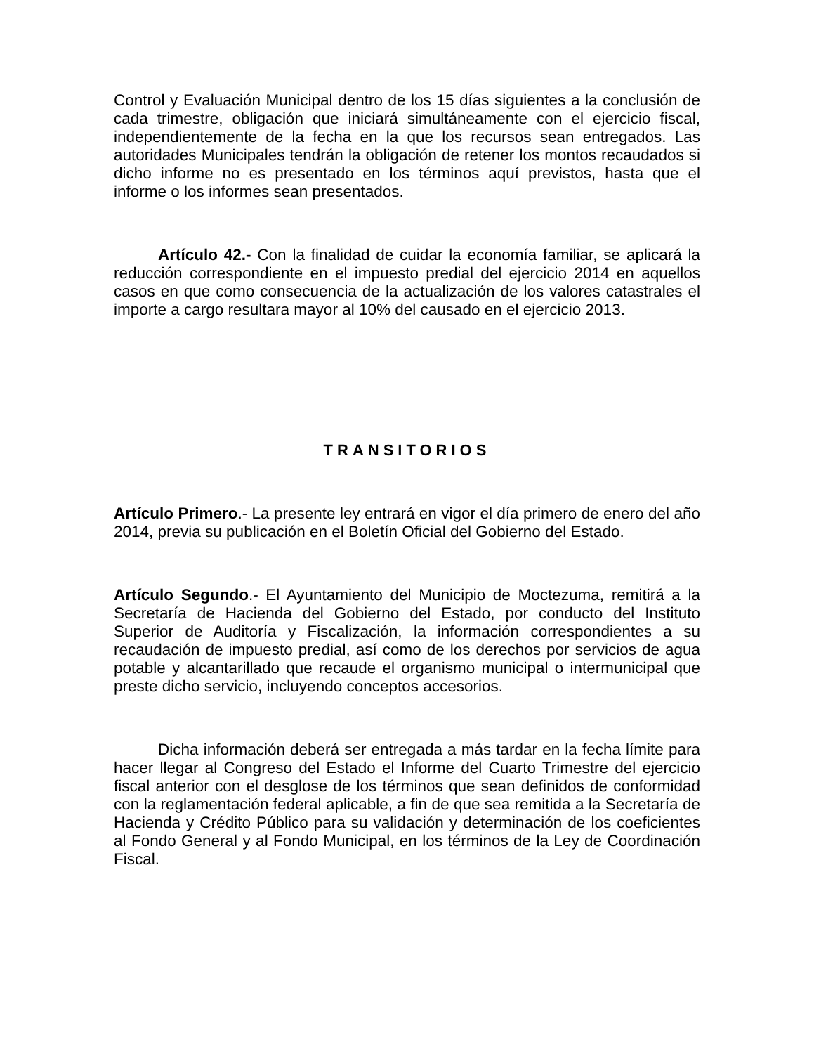Control y Evaluación Municipal dentro de los 15 días siguientes a la conclusión de cada trimestre, obligación que iniciará simultáneamente con el ejercicio fiscal, independientemente de la fecha en la que los recursos sean entregados. Las autoridades Municipales tendrán la obligación de retener los montos recaudados si dicho informe no es presentado en los términos aquí previstos, hasta que el informe o los informes sean presentados.
Artículo 42.- Con la finalidad de cuidar la economía familiar, se aplicará la reducción correspondiente en el impuesto predial del ejercicio 2014 en aquellos casos en que como consecuencia de la actualización de los valores catastrales el importe a cargo resultara mayor al 10% del causado en el ejercicio 2013.
TRANSITORIOS
Artículo Primero.- La presente ley entrará en vigor el día primero de enero del año 2014, previa su publicación en el Boletín Oficial del Gobierno del Estado.
Artículo Segundo.- El Ayuntamiento del Municipio de Moctezuma, remitirá a la Secretaría de Hacienda del Gobierno del Estado, por conducto del Instituto Superior de Auditoría y Fiscalización, la información correspondientes a su recaudación de impuesto predial, así como de los derechos por servicios de agua potable y alcantarillado que recaude el organismo municipal o intermunicipal que preste dicho servicio, incluyendo conceptos accesorios.
Dicha información deberá ser entregada a más tardar en la fecha límite para hacer llegar al Congreso del Estado el Informe del Cuarto Trimestre del ejercicio fiscal anterior con el desglose de los términos que sean definidos de conformidad con la reglamentación federal aplicable, a fin de que sea remitida a la Secretaría de Hacienda y Crédito Público para su validación y determinación de los coeficientes al Fondo General y al Fondo Municipal, en los términos de la Ley de Coordinación Fiscal.